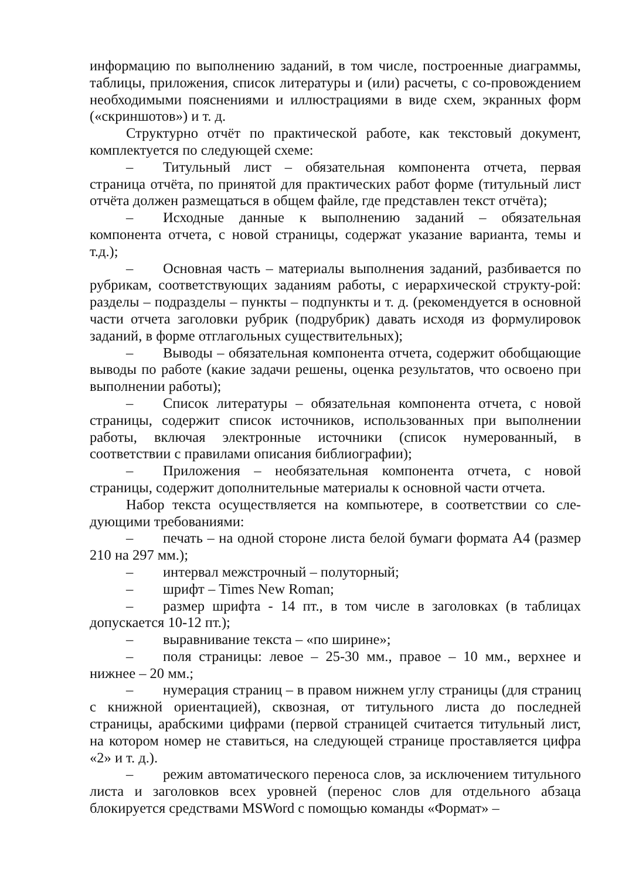информацию по выполнению заданий, в том числе, построенные диаграммы, таблицы, приложения, список литературы и (или) расчеты, с со-провождением необходимыми пояснениями и иллюстрациями в виде схем, экранных форм («скриншотов») и т. д.
Структурно отчёт по практической работе, как текстовый документ, комплектуется по следующей схеме:
– Титульный лист – обязательная компонента отчета, первая страница отчёта, по принятой для практических работ форме (титульный лист отчёта должен размещаться в общем файле, где представлен текст отчёта);
– Исходные данные к выполнению заданий – обязательная компонента отчета, с новой страницы, содержат указание варианта, темы и т.д.);
– Основная часть – материалы выполнения заданий, разбивается по рубрикам, соответствующих заданиям работы, с иерархической структу-рой: разделы – подразделы – пункты – подпункты и т. д. (рекомендуется в основной части отчета заголовки рубрик (подрубрик) давать исходя из формулировок заданий, в форме отглагольных существительных);
– Выводы – обязательная компонента отчета, содержит обобщающие выводы по работе (какие задачи решены, оценка результатов, что освоено при выполнении работы);
– Список литературы – обязательная компонента отчета, с новой страницы, содержит список источников, использованных при выполнении работы, включая электронные источники (список нумерованный, в соответствии с правилами описания библиографии);
– Приложения – необязательная компонента отчета, с новой страницы, содержит дополнительные материалы к основной части отчета.
Набор текста осуществляется на компьютере, в соответствии со сле-дующими требованиями:
– печать – на одной стороне листа белой бумаги формата А4 (размер 210 на 297 мм.);
– интервал межстрочный – полуторный;
– шрифт – Times New Roman;
– размер шрифта - 14 пт., в том числе в заголовках (в таблицах допускается 10-12 пт.);
– выравнивание текста – «по ширине»;
– поля страницы: левое – 25-30 мм., правое – 10 мм., верхнее и нижнее – 20 мм.;
– нумерация страниц – в правом нижнем углу страницы (для страниц с книжной ориентацией), сквозная, от титульного листа до последней страницы, арабскими цифрами (первой страницей считается титульный лист, на котором номер не ставиться, на следующей странице проставляется цифра «2» и т. д.).
– режим автоматического переноса слов, за исключением титульного листа и заголовков всех уровней (перенос слов для отдельного абзаца блокируется средствами MSWord с помощью команды «Формат» –